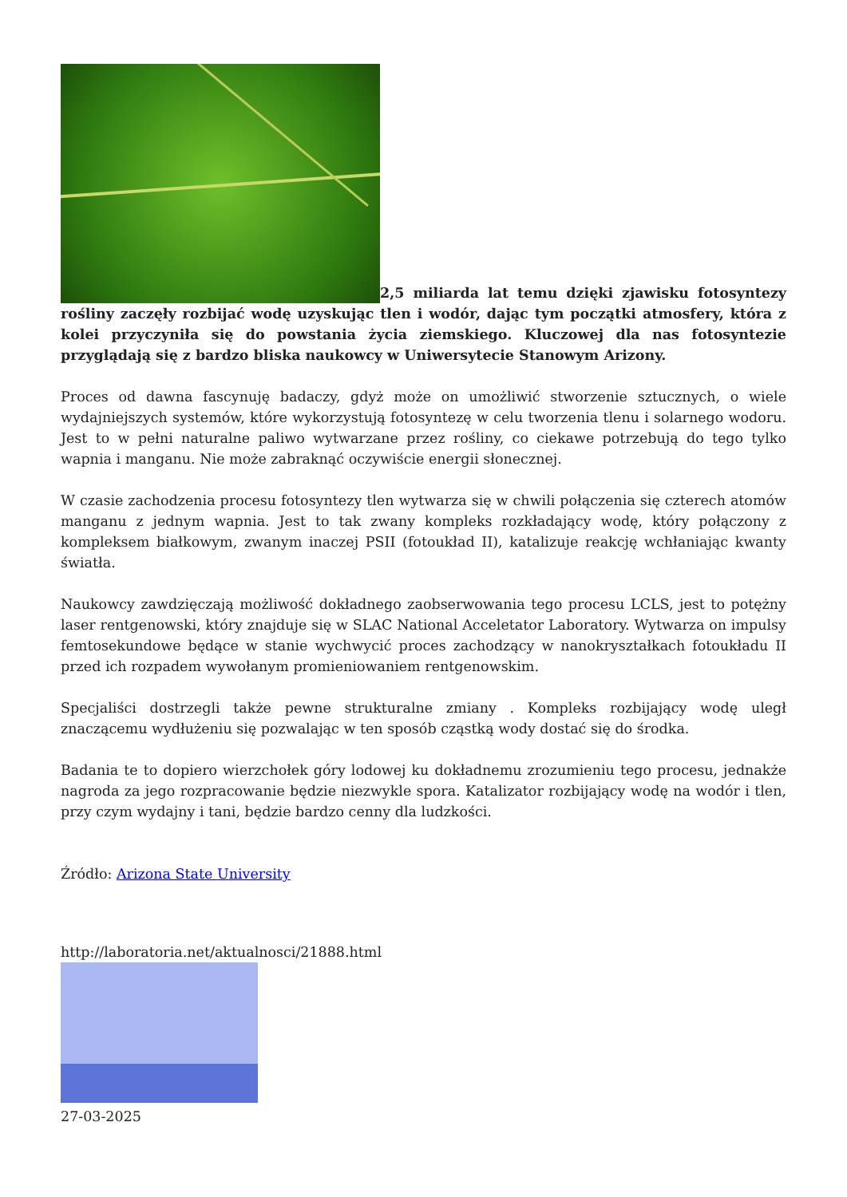2,5 miliarda lat temu dzięki zjawisku fotosyntezy rośliny zaczęły rozbijać wodę uzyskując tlen i wodór, dając tym początki atmosfery, która z kolei przyczyniła się do powstania życia ziemskiego. Kluczowej dla nas fotosyntezie przyglądają się z bardzo bliska naukowcy w Uniwersytecie Stanowym Arizony.
Proces od dawna fascynuję badaczy, gdyż może on umożliwić stworzenie sztucznych, o wiele wydajniejszych systemów, które wykorzystują fotosyntezę w celu tworzenia tlenu i solarnego wodoru. Jest to w pełni naturalne paliwo wytwarzane przez rośliny, co ciekawe potrzebują do tego tylko wapnia i manganu. Nie może zabraknąć oczywiście energii słonecznej.
W czasie zachodzenia procesu fotosyntezy tlen wytwarza się w chwili połączenia się czterech atomów manganu z jednym wapnia. Jest to tak zwany kompleks rozkładający wodę, który połączony z kompleksem białkowym, zwanym inaczej PSII (fotoukład II), katalizuje reakcję wchłaniając kwanty światła.
Naukowcy zawdzięczają możliwość dokładnego zaobserwowania tego procesu LCLS, jest to potężny laser rentgenowski, który znajduje się w SLAC National Acceletator Laboratory. Wytwarza on impulsy femtosekundowe będące w stanie wychwycić proces zachodzący w nanokryształkach fotoukładu II przed ich rozpadem wywołanym promieniowaniem rentgenowskim.
Specjaliści dostrzegli także pewne strukturalne zmiany . Kompleks rozbijający wodę uległ znaczącemu wydłużeniu się pozwalając w ten sposób cząstką wody dostać się do środka.
Badania te to dopiero wierzchołek góry lodowej ku dokładnemu zrozumieniu tego procesu, jednakże nagroda za jego rozpracowanie będzie niezwykle spora. Katalizator rozbijający wodę na wodór i tlen, przy czym wydajny i tani, będzie bardzo cenny dla ludzkości.
Źródło: Arizona State University
http://laboratoria.net/aktualnosci/21888.html
27-03-2025